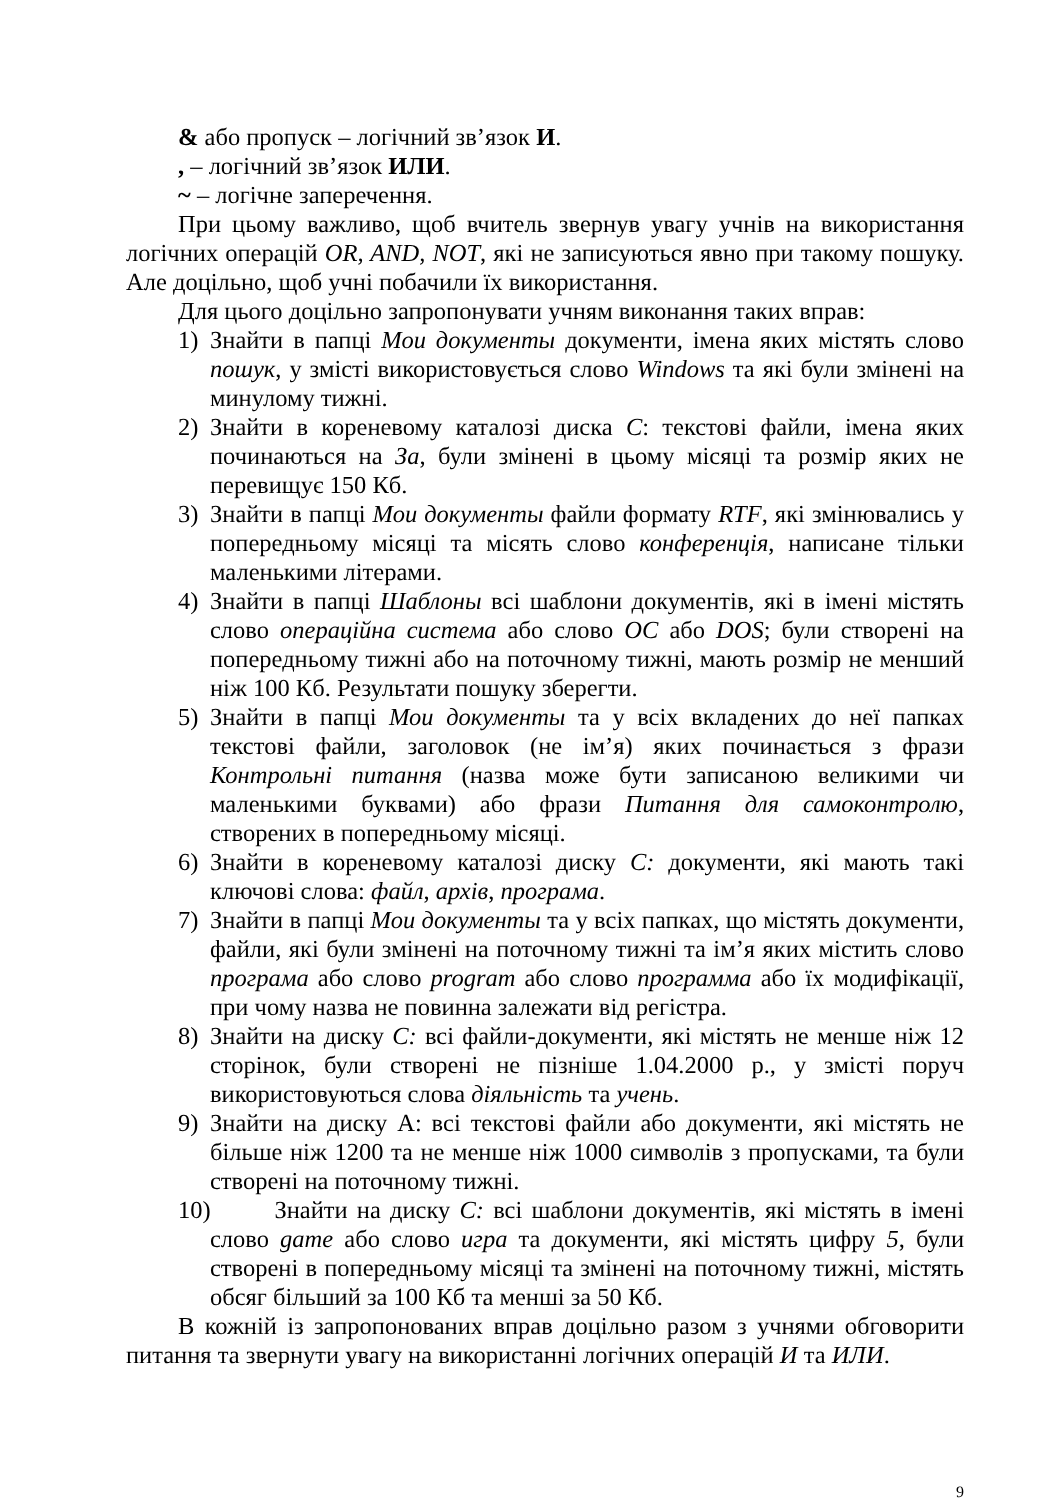& або пропуск – логічний зв’язок И.
, – логічний зв’язок ИЛИ.
~ – логічне заперечення.
При цьому важливо, щоб вчитель звернув увагу учнів на використання логічних операцій OR, AND, NOT, які не записуються явно при такому пошуку. Але доцільно, щоб учні побачили їх використання.
Для цього доцільно запропонувати учням виконання таких вправ:
1) Знайти в папці Мои документы документи, імена яких містять слово пошук, у змісті використовується слово Windows та які були змінені на минулому тижні.
2) Знайти в кореневому каталозі диска С: текстові файли, імена яких починаються на За, були змінені в цьому місяці та розмір яких не перевищує 150 Кб.
3) Знайти в папці Мои документы файли формату RTF, які змінювались у попередньому місяці та місять слово конференція, написане тільки маленькими літерами.
4) Знайти в папці Шаблоны всі шаблони документів, які в імені містять слово операційна система або слово ОС або DOS; були створені на попередньому тижні або на поточному тижні, мають розмір не менший ніж 100 Кб. Результати пошуку зберегти.
5) Знайти в папці Мои документы та у всіх вкладених до неї папках текстові файли, заголовок (не ім’я) яких починається з фрази Контрольні питання (назва може бути записаною великими чи маленькими буквами) або фрази Питання для самоконтролю, створених в попередньому місяці.
6) Знайти в кореневому каталозі диску С: документи, які мають такі ключові слова: файл, архів, програма.
7) Знайти в папці Мои документы та у всіх папках, що містять документи, файли, які були змінені на поточному тижні та ім’я яких містить слово програма або слово prograт або слово программа або їх модифікації, при чому назва не повинна залежати від регістра.
8) Знайти на диску С: всі файли-документи, які містять не менше ніж 12 сторінок, були створені не пізніше 1.04.2000 р., у змісті поруч використовуються слова діяльність та учень.
9) Знайти на диску А: всі текстові файли або документи, які містять не більше ніж 1200 та не менше ніж 1000 символів з пропусками, та були створені на поточному тижні.
10) Знайти на диску С: всі шаблони документів, які містять в імені слово gате або слово игра та документи, які містять цифру 5, були створені в попередньому місяці та змінені на поточному тижні, містять обсяг більший за 100 Кб та менші за 50 Кб.
В кожній із запропонованих вправ доцільно разом з учнями обговорити питання та звернути увагу на використанні логічних операцій И та ИЛИ.
9